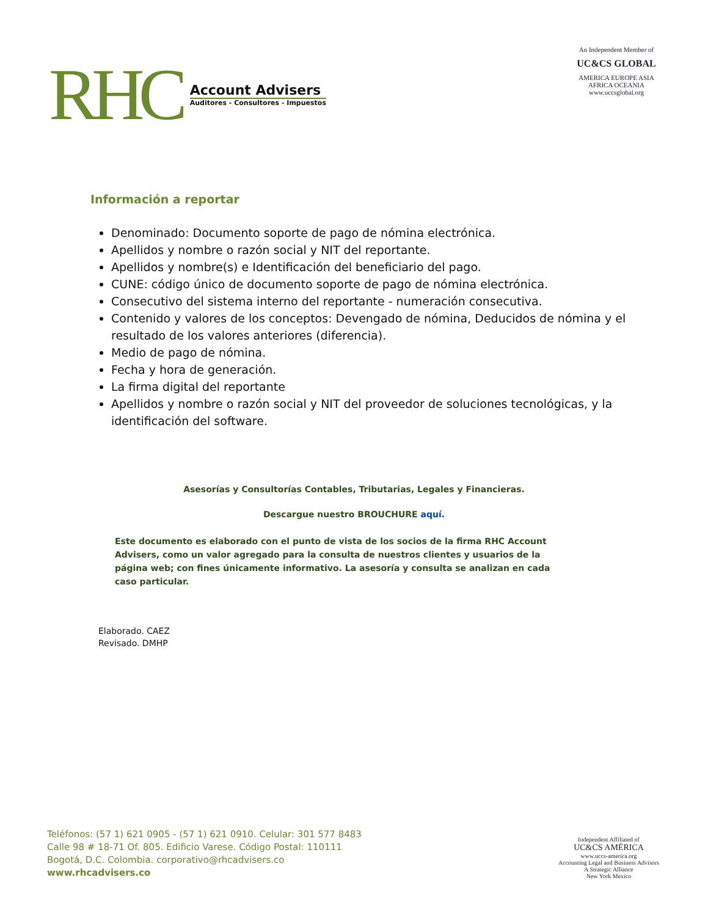RHC
Account Advisers
Auditores - Consultores - Impuestos
An Independent Member of
UC&CS GLOBAL
AMERICA EUROPE ASIA AFRICA OCEANIA
www.uccsglobal.org
Información a reportar
Denominado: Documento soporte de pago de nómina electrónica.
Apellidos y nombre o razón social y NIT del reportante.
Apellidos y nombre(s) e Identificación del beneficiario del pago.
CUNE: código único de documento soporte de pago de nómina electrónica.
Consecutivo del sistema interno del reportante - numeración consecutiva.
Contenido y valores de los conceptos: Devengado de nómina, Deducidos de nómina y el resultado de los valores anteriores (diferencia).
Medio de pago de nómina.
Fecha y hora de generación.
La firma digital del reportante
Apellidos y nombre o razón social y NIT del proveedor de soluciones tecnológicas, y la identificación del software.
Asesorías y Consultorías Contables, Tributarias, Legales y Financieras.
Descargue nuestro BROUCHURE aquí.
Este documento es elaborado con el punto de vista de los socios de la firma RHC Account Advisers, como un valor agregado para la consulta de nuestros clientes y usuarios de la página web; con fines únicamente informativo. La asesoría y consulta se analizan en cada caso particular.
Elaborado. CAEZ
Revisado. DMHP
Teléfonos: (57 1) 621 0905 - (57 1) 621 0910. Celular: 301 577 8483
Calle 98 # 18-71 Of. 805. Edificio Varese. Código Postal: 110111
Bogotá, D.C. Colombia. corporativo@rhcadvisers.co
www.rhcadvisers.co
Independent Affiliated of
UC&CS AMÉRICA
www.uccs-america.org
Accounting Legal and Business Advisors
A Strategic Alliance
New York Mexico